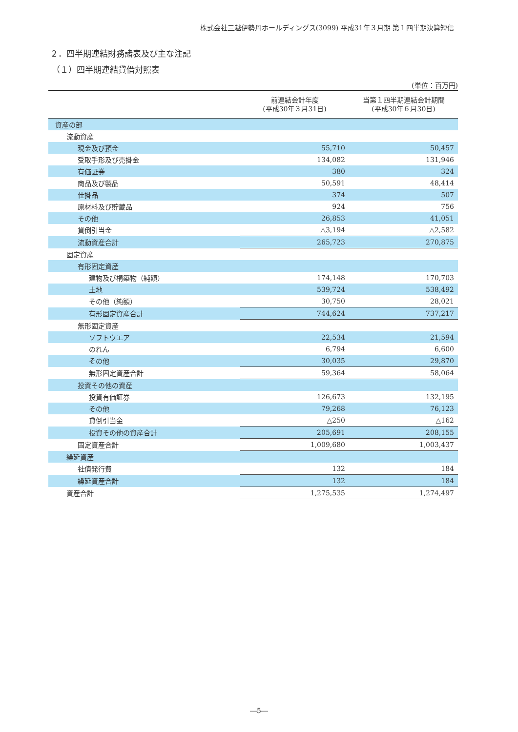株式会社三越伊勢丹ホールディングス(3099) 平成31年３月期 第１四半期決算短信
２．四半期連結財務諸表及び主な注記
（１）四半期連結貸借対照表
(単位：百万円)
| | 前連結会計年度 (平成30年３月31日) | 当第１四半期連結会計期間 (平成30年６月30日) |
| --- | --- | --- |
| 資産の部 | | |
| 流動資産 | | |
| 現金及び預金 | 55,710 | 50,457 |
| 受取手形及び売掛金 | 134,082 | 131,946 |
| 有価証券 | 380 | 324 |
| 商品及び製品 | 50,591 | 48,414 |
| 仕掛品 | 374 | 507 |
| 原材料及び貯蔵品 | 924 | 756 |
| その他 | 26,853 | 41,051 |
| 貸倒引当金 | △3,194 | △2,582 |
| 流動資産合計 | 265,723 | 270,875 |
| 固定資産 | | |
| 有形固定資産 | | |
| 建物及び構築物（純額） | 174,148 | 170,703 |
| 土地 | 539,724 | 538,492 |
| その他（純額） | 30,750 | 28,021 |
| 有形固定資産合計 | 744,624 | 737,217 |
| 無形固定資産 | | |
| ソフトウエア | 22,534 | 21,594 |
| のれん | 6,794 | 6,600 |
| その他 | 30,035 | 29,870 |
| 無形固定資産合計 | 59,364 | 58,064 |
| 投資その他の資産 | | |
| 投資有価証券 | 126,673 | 132,195 |
| その他 | 79,268 | 76,123 |
| 貸倒引当金 | △250 | △162 |
| 投資その他の資産合計 | 205,691 | 208,155 |
| 固定資産合計 | 1,009,680 | 1,003,437 |
| 繰延資産 | | |
| 社債発行費 | 132 | 184 |
| 繰延資産合計 | 132 | 184 |
| 資産合計 | 1,275,535 | 1,274,497 |
―5―